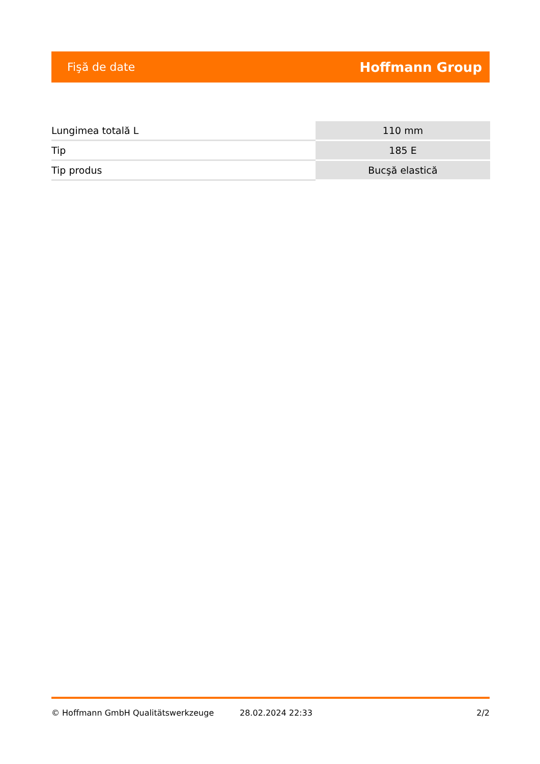Fişă de date Hoffmann Group
| Lungimea totală L | 110 mm |
| Tip | 185 E |
| Tip produs | Bucşă elastică |
© Hoffmann GmbH Qualitätswerkzeuge 28.02.2024 22:33 2/2